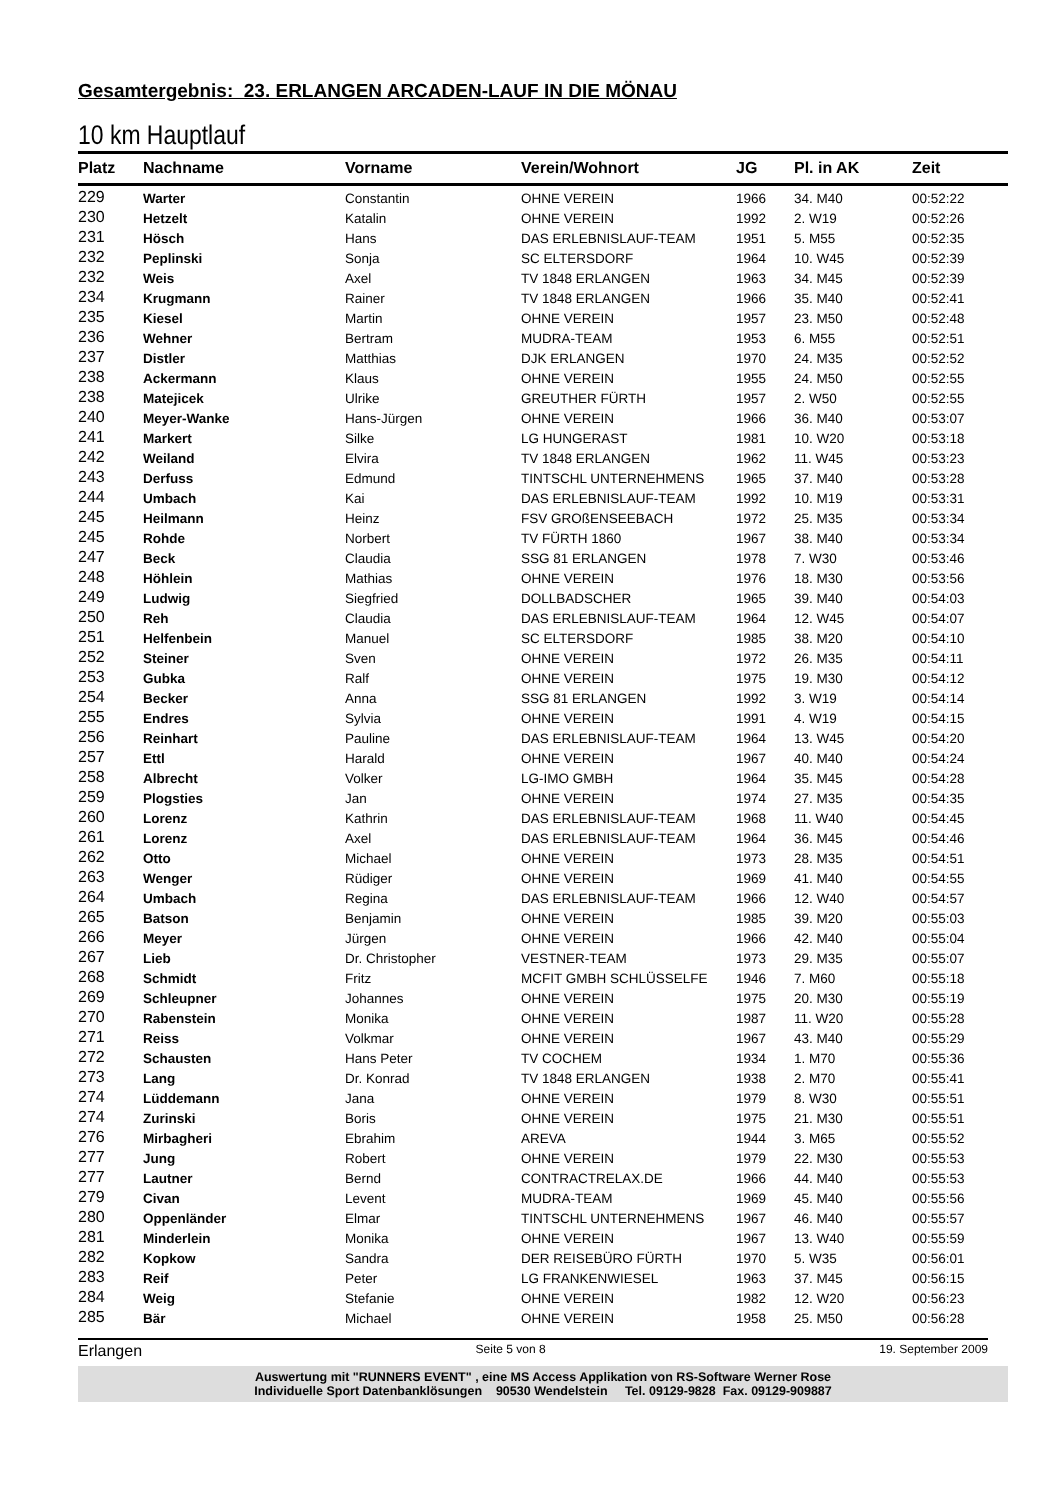Gesamtergebnis: 23. ERLANGEN ARCADEN-LAUF IN DIE MÖNAU
10 km Hauptlauf
| Platz | Nachname | Vorname | Verein/Wohnort | JG | Pl. in AK | Zeit |
| --- | --- | --- | --- | --- | --- | --- |
| 229 | Warter | Constantin | OHNE VEREIN | 1966 | 34. M40 | 00:52:22 |
| 230 | Hetzelt | Katalin | OHNE VEREIN | 1992 | 2. W19 | 00:52:26 |
| 231 | Hösch | Hans | DAS ERLEBNISLAUF-TEAM | 1951 | 5. M55 | 00:52:35 |
| 232 | Peplinski | Sonja | SC ELTERSDORF | 1964 | 10. W45 | 00:52:39 |
| 232 | Weis | Axel | TV 1848 ERLANGEN | 1963 | 34. M45 | 00:52:39 |
| 234 | Krugmann | Rainer | TV 1848 ERLANGEN | 1966 | 35. M40 | 00:52:41 |
| 235 | Kiesel | Martin | OHNE VEREIN | 1957 | 23. M50 | 00:52:48 |
| 236 | Wehner | Bertram | MUDRA-TEAM | 1953 | 6. M55 | 00:52:51 |
| 237 | Distler | Matthias | DJK ERLANGEN | 1970 | 24. M35 | 00:52:52 |
| 238 | Ackermann | Klaus | OHNE VEREIN | 1955 | 24. M50 | 00:52:55 |
| 238 | Matejicek | Ulrike | GREUTHER FÜRTH | 1957 | 2. W50 | 00:52:55 |
| 240 | Meyer-Wanke | Hans-Jürgen | OHNE VEREIN | 1966 | 36. M40 | 00:53:07 |
| 241 | Markert | Silke | LG HUNGERAST | 1981 | 10. W20 | 00:53:18 |
| 242 | Weiland | Elvira | TV 1848 ERLANGEN | 1962 | 11. W45 | 00:53:23 |
| 243 | Derfuss | Edmund | TINTSCHL UNTERNEHMENS | 1965 | 37. M40 | 00:53:28 |
| 244 | Umbach | Kai | DAS ERLEBNISLAUF-TEAM | 1992 | 10. M19 | 00:53:31 |
| 245 | Heilmann | Heinz | FSV GROßENSEEBACH | 1972 | 25. M35 | 00:53:34 |
| 245 | Rohde | Norbert | TV FÜRTH 1860 | 1967 | 38. M40 | 00:53:34 |
| 247 | Beck | Claudia | SSG 81 ERLANGEN | 1978 | 7. W30 | 00:53:46 |
| 248 | Höhlein | Mathias | OHNE VEREIN | 1976 | 18. M30 | 00:53:56 |
| 249 | Ludwig | Siegfried | DOLLBADSCHER | 1965 | 39. M40 | 00:54:03 |
| 250 | Reh | Claudia | DAS ERLEBNISLAUF-TEAM | 1964 | 12. W45 | 00:54:07 |
| 251 | Helfenbein | Manuel | SC ELTERSDORF | 1985 | 38. M20 | 00:54:10 |
| 252 | Steiner | Sven | OHNE VEREIN | 1972 | 26. M35 | 00:54:11 |
| 253 | Gubka | Ralf | OHNE VEREIN | 1975 | 19. M30 | 00:54:12 |
| 254 | Becker | Anna | SSG 81 ERLANGEN | 1992 | 3. W19 | 00:54:14 |
| 255 | Endres | Sylvia | OHNE VEREIN | 1991 | 4. W19 | 00:54:15 |
| 256 | Reinhart | Pauline | DAS ERLEBNISLAUF-TEAM | 1964 | 13. W45 | 00:54:20 |
| 257 | Ettl | Harald | OHNE VEREIN | 1967 | 40. M40 | 00:54:24 |
| 258 | Albrecht | Volker | LG-IMO GMBH | 1964 | 35. M45 | 00:54:28 |
| 259 | Plogsties | Jan | OHNE VEREIN | 1974 | 27. M35 | 00:54:35 |
| 260 | Lorenz | Kathrin | DAS ERLEBNISLAUF-TEAM | 1968 | 11. W40 | 00:54:45 |
| 261 | Lorenz | Axel | DAS ERLEBNISLAUF-TEAM | 1964 | 36. M45 | 00:54:46 |
| 262 | Otto | Michael | OHNE VEREIN | 1973 | 28. M35 | 00:54:51 |
| 263 | Wenger | Rüdiger | OHNE VEREIN | 1969 | 41. M40 | 00:54:55 |
| 264 | Umbach | Regina | DAS ERLEBNISLAUF-TEAM | 1966 | 12. W40 | 00:54:57 |
| 265 | Batson | Benjamin | OHNE VEREIN | 1985 | 39. M20 | 00:55:03 |
| 266 | Meyer | Jürgen | OHNE VEREIN | 1966 | 42. M40 | 00:55:04 |
| 267 | Lieb | Dr. Christopher | VESTNER-TEAM | 1973 | 29. M35 | 00:55:07 |
| 268 | Schmidt | Fritz | MCFIT GMBH SCHLÜSSELFE | 1946 | 7. M60 | 00:55:18 |
| 269 | Schleupner | Johannes | OHNE VEREIN | 1975 | 20. M30 | 00:55:19 |
| 270 | Rabenstein | Monika | OHNE VEREIN | 1987 | 11. W20 | 00:55:28 |
| 271 | Reiss | Volkmar | OHNE VEREIN | 1967 | 43. M40 | 00:55:29 |
| 272 | Schausten | Hans Peter | TV COCHEM | 1934 | 1. M70 | 00:55:36 |
| 273 | Lang | Dr. Konrad | TV 1848 ERLANGEN | 1938 | 2. M70 | 00:55:41 |
| 274 | Lüddemann | Jana | OHNE VEREIN | 1979 | 8. W30 | 00:55:51 |
| 274 | Zurinski | Boris | OHNE VEREIN | 1975 | 21. M30 | 00:55:51 |
| 276 | Mirbagheri | Ebrahim | AREVA | 1944 | 3. M65 | 00:55:52 |
| 277 | Jung | Robert | OHNE VEREIN | 1979 | 22. M30 | 00:55:53 |
| 277 | Lautner | Bernd | CONTRACTRELAX.DE | 1966 | 44. M40 | 00:55:53 |
| 279 | Civan | Levent | MUDRA-TEAM | 1969 | 45. M40 | 00:55:56 |
| 280 | Oppenländer | Elmar | TINTSCHL UNTERNEHMENS | 1967 | 46. M40 | 00:55:57 |
| 281 | Minderlein | Monika | OHNE VEREIN | 1967 | 13. W40 | 00:55:59 |
| 282 | Kopkow | Sandra | DER REISEBÜRO FÜRTH | 1970 | 5. W35 | 00:56:01 |
| 283 | Reif | Peter | LG FRANKENWIESEL | 1963 | 37. M45 | 00:56:15 |
| 284 | Weig | Stefanie | OHNE VEREIN | 1982 | 12. W20 | 00:56:23 |
| 285 | Bär | Michael | OHNE VEREIN | 1958 | 25. M50 | 00:56:28 |
Erlangen Seite 5 von 8 19. September 2009
Auswertung mit "RUNNERS EVENT" , eine MS Access Applikation von RS-Software Werner Rose
Individuelle Sport Datenbanklösungen 90530 Wendelstein Tel. 09129-9828 Fax. 09129-909887